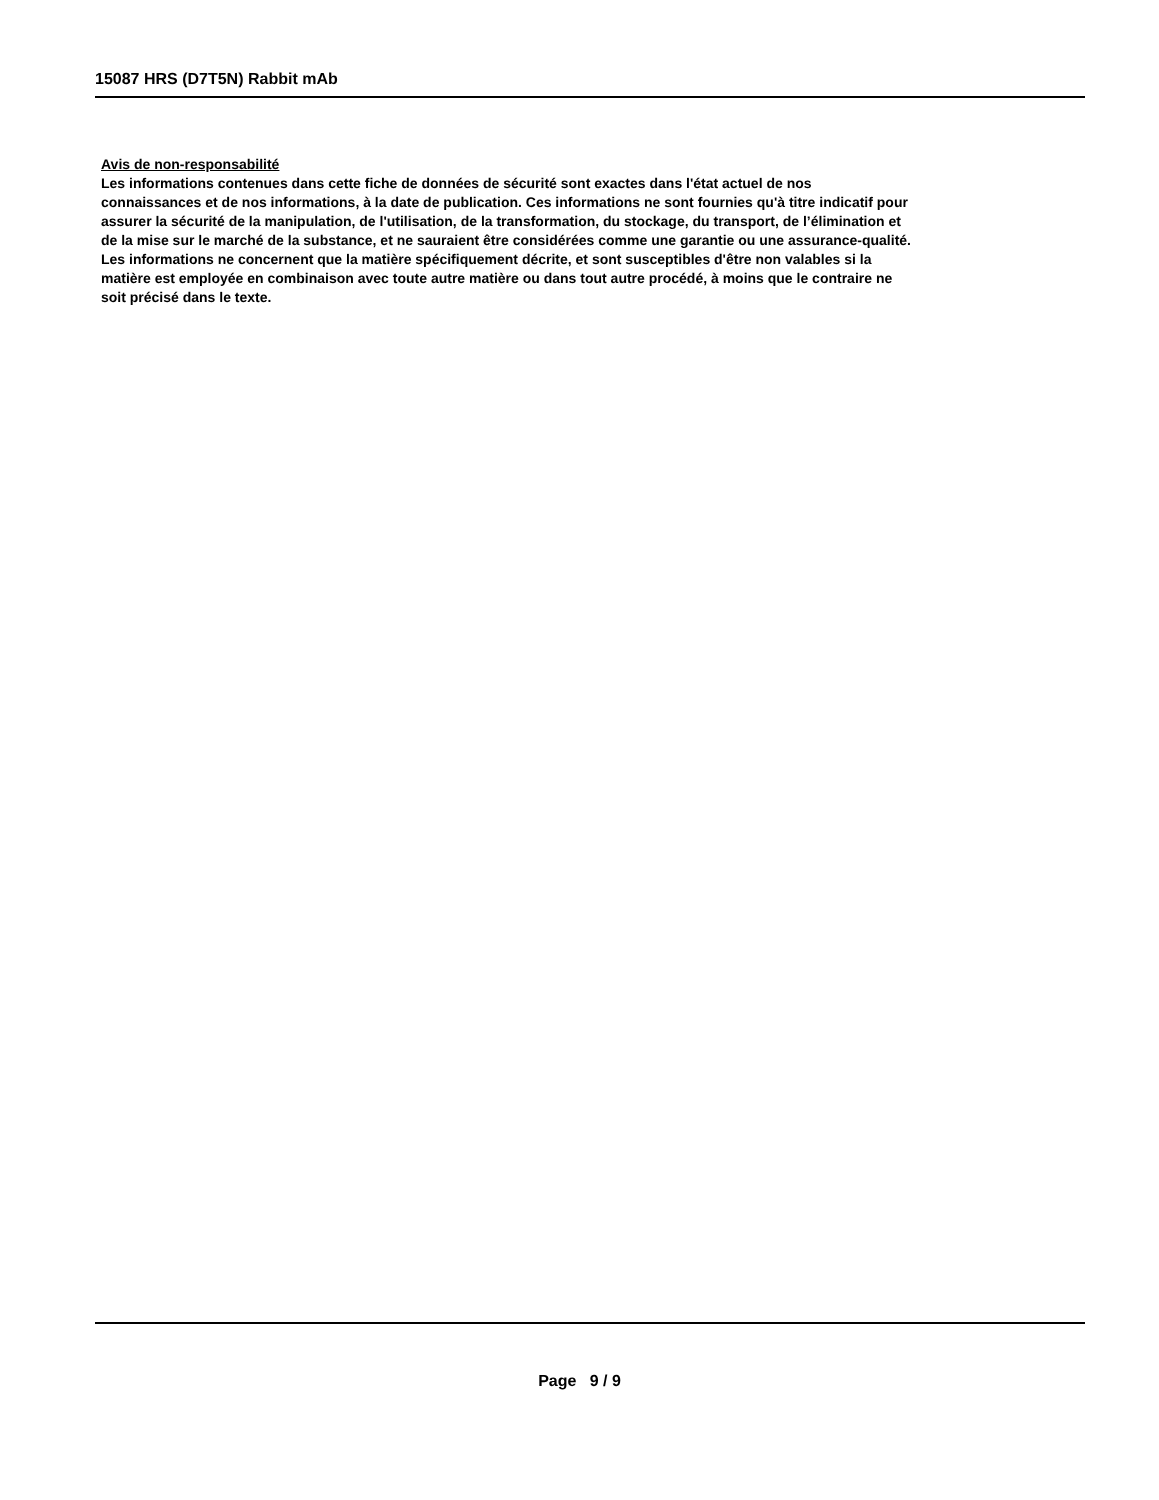15087 HRS (D7T5N) Rabbit mAb
Avis de non-responsabilité
Les informations contenues dans cette fiche de données de sécurité sont exactes dans l'état actuel de nos
connaissances et de nos informations, à la date de publication. Ces informations ne sont fournies qu'à titre indicatif pour
assurer la sécurité de la manipulation, de l'utilisation, de la transformation, du stockage, du transport, de l’élimination et
de la mise sur le marché de la substance, et ne sauraient être considérées comme une garantie ou une assurance-qualité.
Les informations ne concernent que la matière spécifiquement décrite, et sont susceptibles d'être non valables si la
matière est employée en combinaison avec toute autre matière ou dans tout autre procédé, à moins que le contraire ne
soit précisé dans le texte.
Page 9 / 9